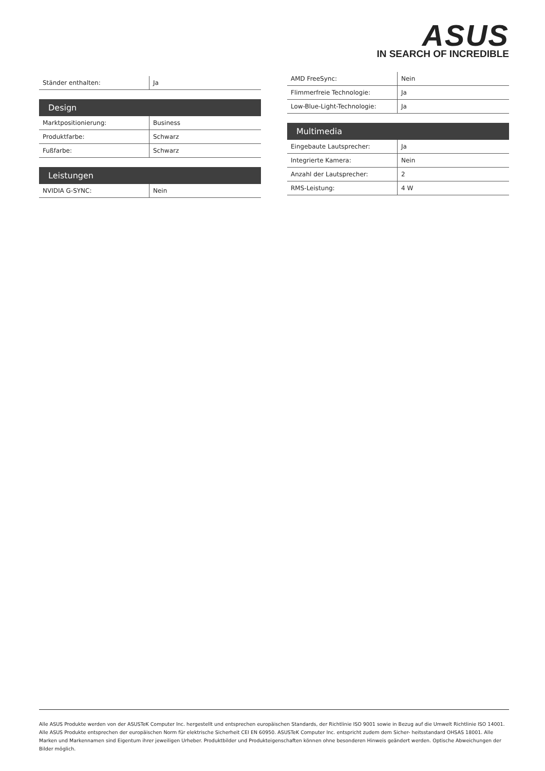ASUS
IN SEARCH OF INCREDIBLE
| Ständer enthalten: | Ja |
| Design | |
| --- | --- |
| Marktpositionierung: | Business |
| Produktfarbe: | Schwarz |
| Fußfarbe: | Schwarz |
| Leistungen | |
| --- | --- |
| NVIDIA G-SYNC: | Nein |
| AMD FreeSync: | Nein |
| Flimmerfreie Technologie: | Ja |
| Low-Blue-Light-Technologie: | Ja |
| Multimedia | |
| --- | --- |
| Eingebaute Lautsprecher: | Ja |
| Integrierte Kamera: | Nein |
| Anzahl der Lautsprecher: | 2 |
| RMS-Leistung: | 4 W |
Alle ASUS Produkte werden von der ASUSTeK Computer Inc. hergestellt und entsprechen europäischen Standards, der Richtlinie ISO 9001 sowie in Bezug auf die Umwelt Richtlinie ISO 14001. Alle ASUS Produkte entsprechen der europäischen Norm für elektrische Sicherheit CEI EN 60950. ASUSTeK Computer Inc. entspricht zudem dem Sicher- heitsstandard OHSAS 18001. Alle Marken und Markennamen sind Eigentum ihrer jeweiligen Urheber. Produktbilder und Produkteigenschaften können ohne besonderen Hinweis geändert werden. Optische Abweichungen der Bilder möglich.